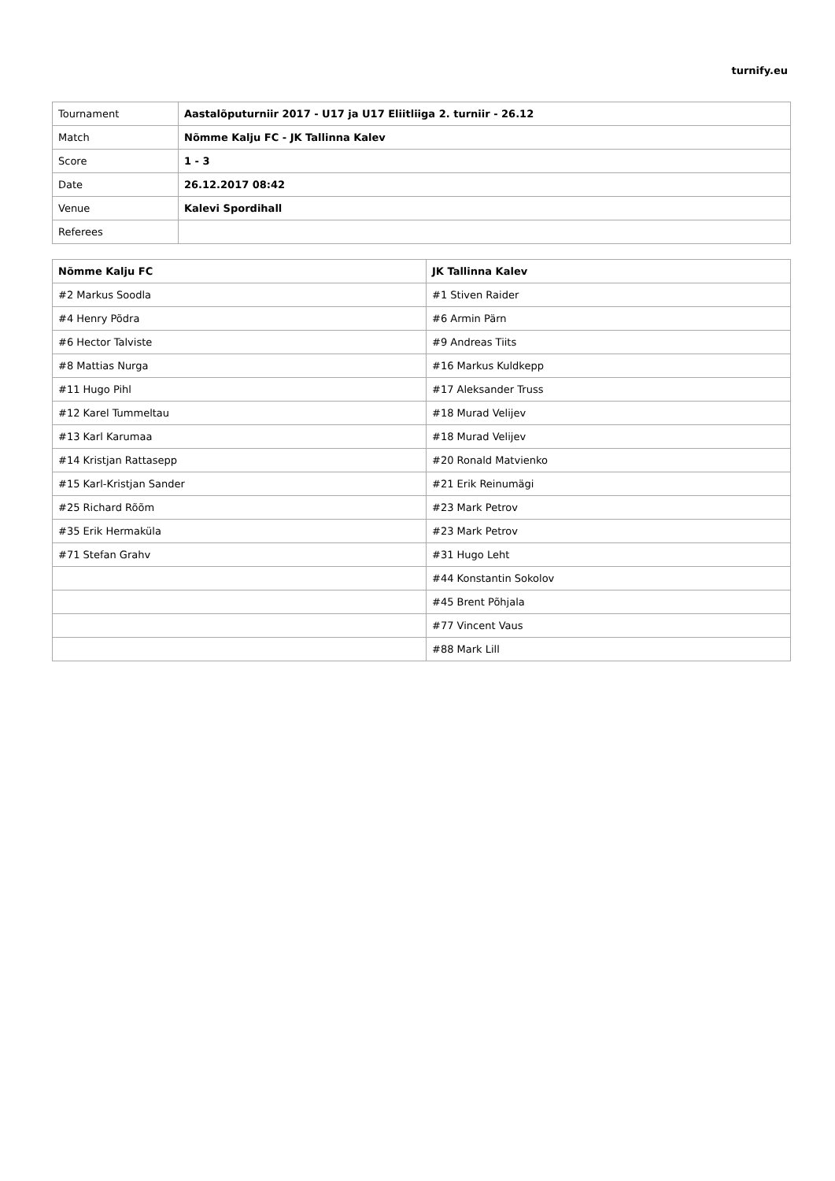turnify.eu
| Tournament | Aastalõputurniir 2017 - U17 ja U17 Eliitliiga 2. turniir - 26.12 |
| Match | Nõmme Kalju FC - JK Tallinna Kalev |
| Score | 1 - 3 |
| Date | 26.12.2017 08:42 |
| Venue | Kalevi Spordihall |
| Referees | |
| Nõmme Kalju FC | JK Tallinna Kalev |
| --- | --- |
| #2 Markus Soodla | #1 Stiven Raider |
| #4 Henry Põdra | #6 Armin Pärn |
| #6 Hector Talviste | #9 Andreas Tiits |
| #8 Mattias Nurga | #16 Markus Kuldkepp |
| #11 Hugo Pihl | #17 Aleksander Truss |
| #12 Karel Tummeltau | #18 Murad Velijev |
| #13 Karl Karumaa | #18 Murad Velijev |
| #14 Kristjan Rattasepp | #20 Ronald Matvienko |
| #15 Karl-Kristjan Sander | #21 Erik Reinumägi |
| #25 Richard Rõõm | #23 Mark Petrov |
| #35 Erik Hermaküla | #23 Mark Petrov |
| #71 Stefan Grahv | #31 Hugo Leht |
| | #44 Konstantin Sokolov |
| | #45 Brent Põhjala |
| | #77 Vincent Vaus |
| | #88 Mark Lill |